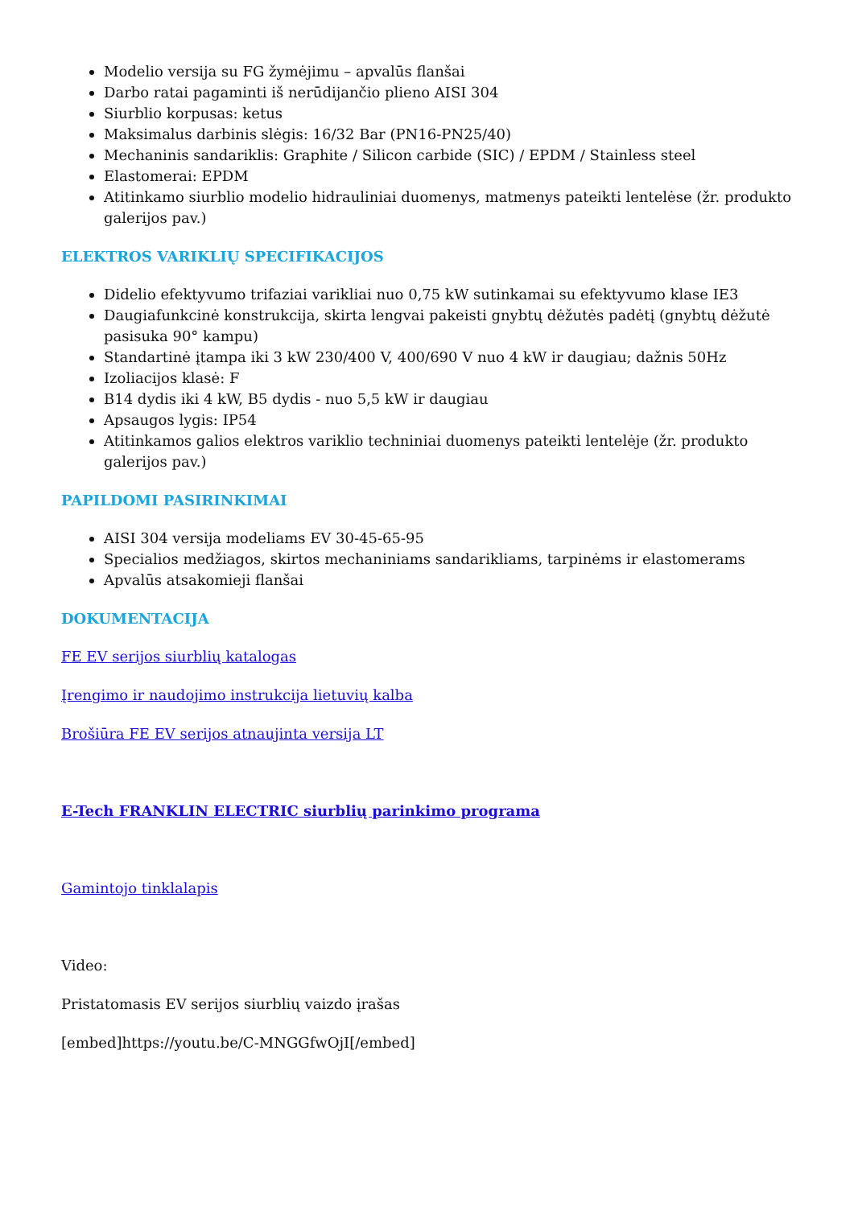Modelio versija su FG žymėjimu – apvalūs flanšai
Darbo ratai pagaminti iš nerūdijančio plieno AISI 304
Siurblio korpusas: ketus
Maksimalus darbinis slėgis: 16/32 Bar (PN16-PN25/40)
Mechaninis sandariklis: Graphite / Silicon carbide (SIC) / EPDM / Stainless steel
Elastomerai: EPDM
Atitinkamo siurblio modelio hidrauliniai duomenys, matmenys pateikti lentelėse (žr. produkto galerijos pav.)
ELEKTROS VARIKLIŲ SPECIFIKACIJOS
Didelio efektyvumo trifaziai varikliai nuo 0,75 kW sutinkamai su efektyvumo klase IE3
Daugiafunkcinė konstrukcija, skirta lengvai pakeisti gnybtų dėžutės padėtį (gnybtų dėžutė pasisuka 90° kampu)
Standartinė įtampa iki 3 kW 230/400 V, 400/690 V nuo 4 kW ir daugiau; dažnis 50Hz
Izoliacijos klasė: F
B14 dydis iki 4 kW, B5 dydis - nuo 5,5 kW ir daugiau
Apsaugos lygis: IP54
Atitinkamos galios elektros variklio techniniai duomenys pateikti lentelėje (žr. produkto galerijos pav.)
PAPILDOMI PASIRINKIMAI
AISI 304 versija modeliams EV 30-45-65-95
Specialios medžiagos, skirtos mechaniniams sandarikliams, tarpinėms ir elastomerams
Apvalūs atsakomieji flanšai
DOKUMENTACIJA
FE EV serijos siurblių katalogas
Įrengimo ir naudojimo instrukcija lietuvių kalba
Brošiūra FE EV serijos atnaujinta versija LT
E-Tech FRANKLIN ELECTRIC siurblių parinkimo programa
Gamintojo tinklalapis
Video:
Pristatomasis EV serijos siurblių vaizdo įrašas
[embed]https://youtu.be/C-MNGGfwOjI[/embed]